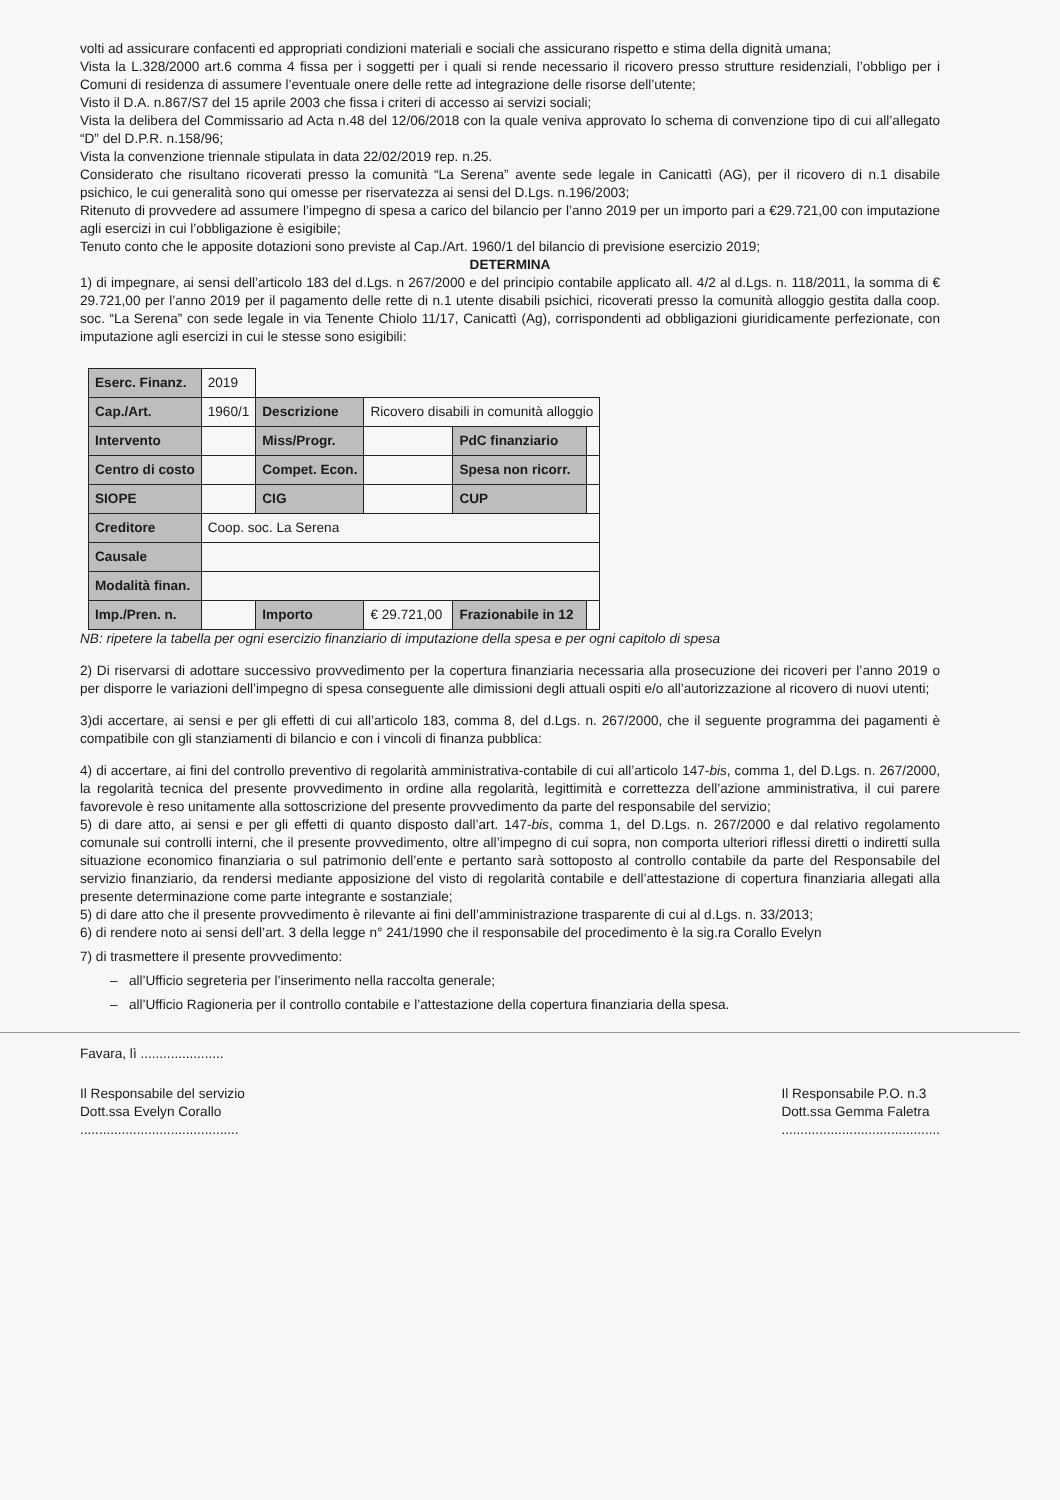volti ad assicurare confacenti ed appropriati condizioni materiali e sociali che assicurano rispetto e stima della dignità umana;
Vista la L.328/2000 art.6 comma 4 fissa per i soggetti per i quali si rende necessario il ricovero presso strutture residenziali, l’obbligo per i Comuni di residenza di assumere l’eventuale onere delle rette ad integrazione delle risorse dell’utente;
Visto il D.A. n.867/S7 del 15 aprile 2003 che fissa i criteri di accesso ai servizi sociali;
Vista la delibera del Commissario ad Acta n.48 del 12/06/2018 con la quale veniva approvato lo schema di convenzione tipo di cui all’allegato “D” del D.P.R. n.158/96;
Vista la convenzione triennale stipulata in data 22/02/2019 rep. n.25.
Considerato che risultano ricoverati presso la comunità “La Serena” avente sede legale in Canicattì (AG), per il ricovero di n.1 disabile psichico, le cui generalità sono qui omesse per riservatezza ai sensi del D.Lgs. n.196/2003;
Ritenuto di provvedere ad assumere l’impegno di spesa a carico del bilancio per l’anno 2019 per un importo pari a €29.721,00 con imputazione agli esercizi in cui l’obbligazione è esigibile;
Tenuto conto che le apposite dotazioni sono previste al Cap./Art. 1960/1 del bilancio di previsione esercizio 2019;
DETERMINA
1) di impegnare, ai sensi dell’articolo 183 del d.Lgs. n 267/2000 e del principio contabile applicato all. 4/2 al d.Lgs. n. 118/2011, la somma di € 29.721,00 per l’anno 2019 per il pagamento delle rette di n.1 utente disabili psichici, ricoverati presso la comunità alloggio gestita dalla coop. soc. “La Serena” con sede legale in via Tenente Chiolo 11/17, Canicattì (Ag), corrispondenti ad obbligazioni giuridicamente perfezionate, con imputazione agli esercizi in cui le stesse sono esigibili:
| Eserc. Finanz. | 2019 | | | | |
| Cap./Art. | 1960/1 | Descrizione | Ricovero disabili in comunità alloggio | | |
| Intervento | | Miss/Progr. | | PdC finanziario | |
| Centro di costo | | Compet. Econ. | | Spesa non ricorr. | |
| SIOPE | | CIG | | CUP | |
| Creditore | Coop. soc. La Serena | | | | |
| Causale | | | | | |
| Modalità finan. | | | | | |
| Imp./Pren. n. | | Importo | € 29.721,00 | Frazionabile in 12 | |
NB: ripetere la tabella per ogni esercizio finanziario di imputazione della spesa e per ogni capitolo di spesa
2) Di riservarsi di adottare successivo provvedimento per la copertura finanziaria necessaria alla prosecuzione dei ricoveri per l’anno 2019 o per disporre le variazioni dell’impegno di spesa conseguente alle dimissioni degli attuali ospiti e/o all’autorizzazione al ricovero di nuovi utenti;
3)di accertare, ai sensi e per gli effetti di cui all’articolo 183, comma 8, del d.Lgs. n. 267/2000, che il seguente programma dei pagamenti è compatibile con gli stanziamenti di bilancio e con i vincoli di finanza pubblica:
4) di accertare, ai fini del controllo preventivo di regolarità amministrativa-contabile di cui all’articolo 147-bis, comma 1, del D.Lgs. n. 267/2000, la regolarità tecnica del presente provvedimento in ordine alla regolarità, legittimità e correttezza dell’azione amministrativa, il cui parere favorevole è reso unitamente alla sottoscrizione del presente provvedimento da parte del responsabile del servizio;
5) di dare atto, ai sensi e per gli effetti di quanto disposto dall’art. 147-bis, comma 1, del D.Lgs. n. 267/2000 e dal relativo regolamento comunale sui controlli interni, che il presente provvedimento, oltre all’impegno di cui sopra, non comporta ulteriori riflessi diretti o indiretti sulla situazione economico finanziaria o sul patrimonio dell’ente e pertanto sarà sottoposto al controllo contabile da parte del Responsabile del servizio finanziario, da rendersi mediante apposizione del visto di regolarità contabile e dell’attestazione di copertura finanziaria allegati alla presente determinazione come parte integrante e sostanziale;
5) di dare atto che il presente provvedimento è rilevante ai fini dell’amministrazione trasparente di cui al d.Lgs. n. 33/2013;
6) di rendere noto ai sensi dell’art. 3 della legge n° 241/1990 che il responsabile del procedimento è la sig.ra Corallo Evelyn
7) di trasmettere il presente provvedimento:
– all’Ufficio segreteria per l’inserimento nella raccolta generale;
– all’Ufficio Ragioneria per il controllo contabile e l’attestazione della copertura finanziaria della spesa.
Favara, lì ......................
Il Responsabile del servizio
Dott.ssa Evelyn Corallo
..........................................
Il Responsabile P.O. n.3
Dott.ssa Gemma Faletra
..........................................